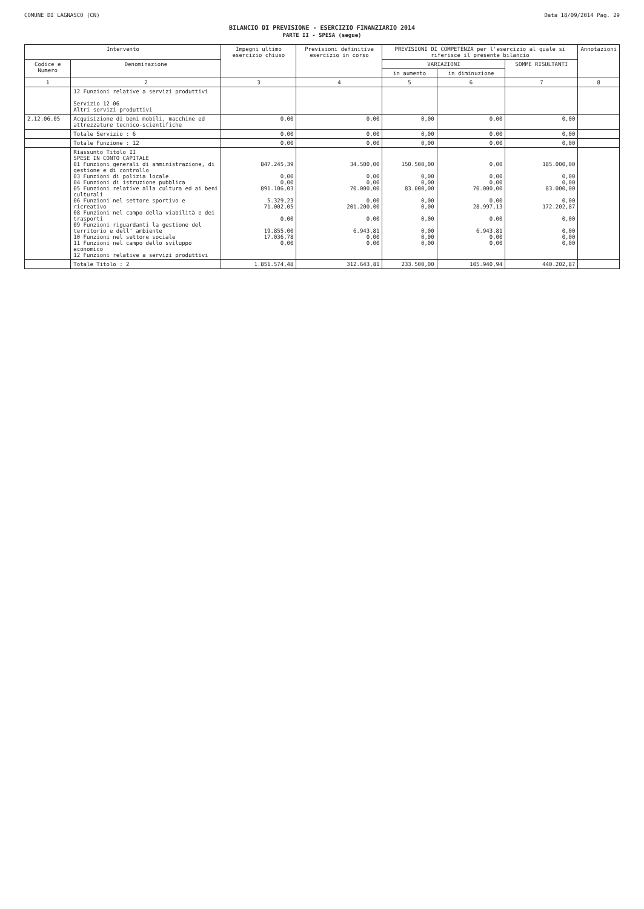COMUNE DI LAGNASCO (CN) Data 18/09/2014 Pag. 29
BILANCIO DI PREVISIONE - ESERCIZIO FINANZIARIO 2014
PARTE II - SPESA (segue)
| Intervento | | Impegni ultimo esercizio chiuso | Previsioni definitive esercizio in corso | PREVISIONI DI COMPETENZA per l'esercizio al quale si riferisce il presente bilancio | | | Annotazioni |
| --- | --- | --- | --- | --- | --- | --- | --- |
| Codice e Numero | Denominazione | | | VARIAZIONI | | SOMME RISULTANTI | |
| | | | | in aumento | in diminuzione | | |
| 1 | 2 | 3 | 4 | 5 | 6 | 7 | 8 |
| | 12 Funzioni relative a servizi produttivi Servizio 12 06 Altri servizi produttivi | | | | | | |
| 2.12.06.05 | Acquisizione di beni mobili, macchine ed attrezzature tecnico-scientifiche | 0,00 | 0,00 | 0,00 | 0,00 | 0,00 | |
| | Totale Servizio : 6 | 0,00 | 0,00 | 0,00 | 0,00 | 0,00 | |
| | Totale Funzione : 12 | 0,00 | 0,00 | 0,00 | 0,00 | 0,00 | |
| | Riassunto Titolo II SPESE IN CONTO CAPITALE 01 Funzioni generali di amministrazione, di gestione e di controllo 03 Funzioni di polizia locale 04 Funzioni di istruzione pubblica 05 Funzioni relative alla cultura ed ai beni culturali 06 Funzioni nel settore sportivo e ricreativo 08 Funzioni nel campo della viabilità e dei trasporti 09 Funzioni riguardanti la gestione del territorio e dell' ambiente 10 Funzioni nel settore sociale 11 Funzioni nel campo dello sviluppo economico 12 Funzioni relative a servizi produttivi | 847.245,39 0,00 0,00 891.106,03 5.329,23 71.002,05 0,00 19.855,00 17.036,78 0,00 | 34.500,00 0,00 0,00 70.000,00 0,00 201.200,00 0,00 6.943,81 0,00 0,00 | 150.500,00 0,00 0,00 83.000,00 0,00 0,00 0,00 0,00 0,00 0,00 | 0,00 0,00 0,00 70.000,00 0,00 28.997,13 0,00 6.943,81 0,00 0,00 | 185.000,00 0,00 0,00 83.000,00 0,00 172.202,87 0,00 0,00 0,00 0,00 | |
| | Totale Titolo : 2 | 1.851.574,48 | 312.643,81 | 233.500,00 | 105.940,94 | 440.202,87 | |